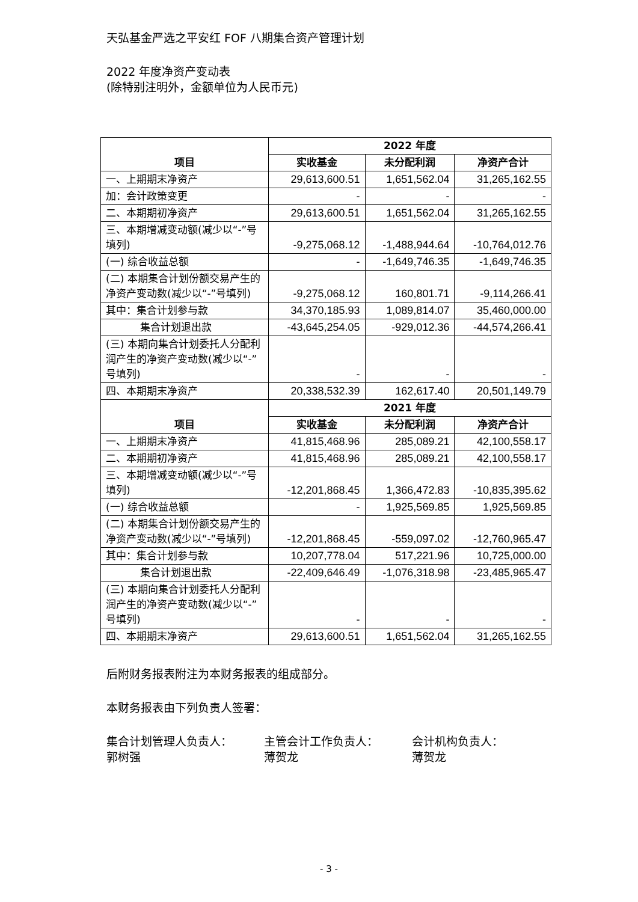天弘基金严选之平安红 FOF 八期集合资产管理计划
2022 年度净资产变动表
(除特别注明外，金额单位为人民币元)
| 项目 | 2022 年度 | | |
| --- | --- | --- | --- |
| | 实收基金 | 未分配利润 | 净资产合计 |
| 一、上期期末净资产 | 29,613,600.51 | 1,651,562.04 | 31,265,162.55 |
| 加：会计政策变更 | - | - | - |
| 二、本期期初净资产 | 29,613,600.51 | 1,651,562.04 | 31,265,162.55 |
| 三、本期增减变动额(减少以“-”号填列) | -9,275,068.12 | -1,488,944.64 | -10,764,012.76 |
| (一) 综合收益总额 | - | -1,649,746.35 | -1,649,746.35 |
| (二) 本期集合计划份额交易产生的净资产变动数(减少以“-”号填列) | -9,275,068.12 | 160,801.71 | -9,114,266.41 |
| 其中：集合计划参与款 | 34,370,185.93 | 1,089,814.07 | 35,460,000.00 |
| 集合计划退出款 | -43,645,254.05 | -929,012.36 | -44,574,266.41 |
| (三) 本期向集合计划委托人分配利润产生的净资产变动数(减少以“-”号填列) | - | - | - |
| 四、本期期末净资产 | 20,338,532.39 | 162,617.40 | 20,501,149.79 |
| 项目 | 2021 年度 | | |
| | 实收基金 | 未分配利润 | 净资产合计 |
| 一、上期期末净资产 | 41,815,468.96 | 285,089.21 | 42,100,558.17 |
| 二、本期期初净资产 | 41,815,468.96 | 285,089.21 | 42,100,558.17 |
| 三、本期增减变动额(减少以“-”号填列) | -12,201,868.45 | 1,366,472.83 | -10,835,395.62 |
| (一) 综合收益总额 | - | 1,925,569.85 | 1,925,569.85 |
| (二) 本期集合计划份额交易产生的净资产变动数(减少以“-”号填列) | -12,201,868.45 | -559,097.02 | -12,760,965.47 |
| 其中：集合计划参与款 | 10,207,778.04 | 517,221.96 | 10,725,000.00 |
| 集合计划退出款 | -22,409,646.49 | -1,076,318.98 | -23,485,965.47 |
| (三) 本期向集合计划委托人分配利润产生的净资产变动数(减少以“-”号填列) | - | - | - |
| 四、本期期末净资产 | 29,613,600.51 | 1,651,562.04 | 31,265,162.55 |
后附财务报表附注为本财务报表的组成部分。
本财务报表由下列负责人签署：
集合计划管理人负责人：
郭树强
主管会计工作负责人：
薄贺龙
会计机构负责人：
薄贺龙
- 3 -